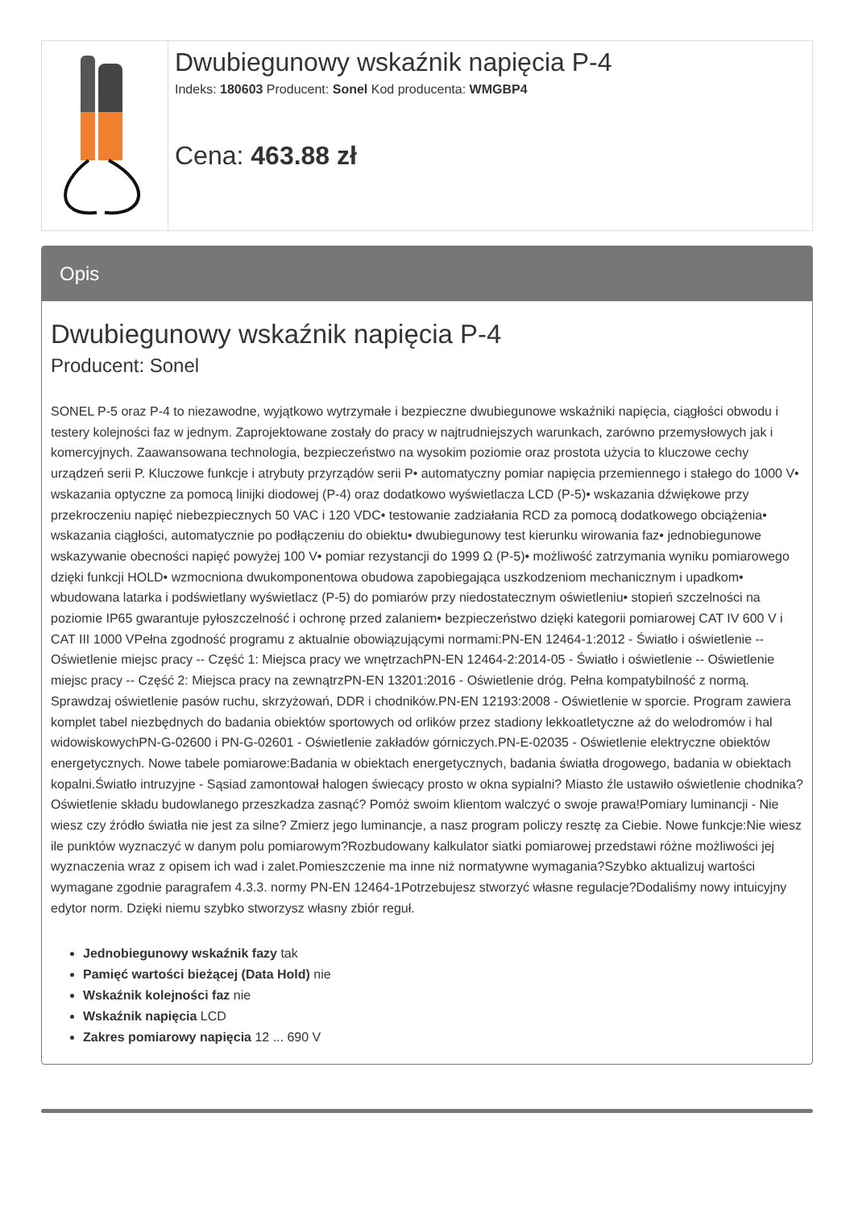| | Dwubiegunowy wskaźnik napięcia P-4 Indeks: 180603 Producent: Sonel Kod producenta: WMGBP4 Cena: 463.88 zł |
Opis
Dwubiegunowy wskaźnik napięcia P-4
Producent: Sonel
SONEL P-5 oraz P-4 to niezawodne, wyjątkowo wytrzymałe i bezpieczne dwubiegunowe wskaźniki napięcia, ciągłości obwodu i testery kolejności faz w jednym. Zaprojektowane zostały do pracy w najtrudniejszych warunkach, zarówno przemysłowych jak i komercyjnych. Zaawansowana technologia, bezpieczeństwo na wysokim poziomie oraz prostota użycia to kluczowe cechy urządzeń serii P. Kluczowe funkcje i atrybuty przyrządów serii P• automatyczny pomiar napięcia przemiennego i stałego do 1000 V• wskazania optyczne za pomocą linijki diodowej (P-4) oraz dodatkowo wyświetlacza LCD (P-5)• wskazania dźwiękowe przy przekroczeniu napięć niebezpiecznych 50 VAC i 120 VDC• testowanie zadziałania RCD za pomocą dodatkowego obciążenia• wskazania ciągłości, automatycznie po podłączeniu do obiektu• dwubiegunowy test kierunku wirowania faz• jednobiegunowe wskazywanie obecności napięć powyżej 100 V• pomiar rezystancji do 1999 Ω (P-5)• możliwość zatrzymania wyniku pomiarowego dzięki funkcji HOLD• wzmocniona dwukomponentowa obudowa zapobiegająca uszkodzeniom mechanicznym i upadkom• wbudowana latarka i podświetlany wyświetlacz (P-5) do pomiarów przy niedostatecznym oświetleniu• stopień szczelności na poziomie IP65 gwarantuje pyłoszczelność i ochronę przed zalaniem• bezpieczeństwo dzięki kategorii pomiarowej CAT IV 600 V i CAT III 1000 VPełna zgodność programu z aktualnie obowiązującymi normami:PN-EN 12464-1:2012 - Światło i oświetlenie -- Oświetlenie miejsc pracy -- Część 1: Miejsca pracy we wnętrzachPN-EN 12464-2:2014-05 - Światło i oświetlenie -- Oświetlenie miejsc pracy -- Część 2: Miejsca pracy na zewnątrzPN-EN 13201:2016 - Oświetlenie dróg. Pełna kompatybilność z normą. Sprawdzaj oświetlenie pasów ruchu, skrzyżowań, DDR i chodników.PN-EN 12193:2008 - Oświetlenie w sporcie. Program zawiera komplet tabel niezbędnych do badania obiektów sportowych od orlików przez stadiony lekkoatletyczne aż do welodromów i hal widowiskowychPN-G-02600 i PN-G-02601 - Oświetlenie zakładów górniczych.PN-E-02035 - Oświetlenie elektryczne obiektów energetycznych. Nowe tabele pomiarowe:Badania w obiektach energetycznych, badania światła drogowego, badania w obiektach kopalni.Światło intruzyjne - Sąsiad zamontował halogen świecący prosto w okna sypialni? Miasto źle ustawiło oświetlenie chodnika? Oświetlenie składu budowlanego przeszkadza zasnąć? Pomóż swoim klientom walczyć o swoje prawa!Pomiary luminancji - Nie wiesz czy źródło światła nie jest za silne? Zmierz jego luminancje, a nasz program policzy resztę za Ciebie. Nowe funkcje:Nie wiesz ile punktów wyznaczyć w danym polu pomiarowym?Rozbudowany kalkulator siatki pomiarowej przedstawi różne możliwości jej wyznaczenia wraz z opisem ich wad i zalet.Pomieszczenie ma inne niż normatywne wymagania?Szybko aktualizuj wartości wymagane zgodnie paragrafem 4.3.3. normy PN-EN 12464-1Potrzebujesz stworzyć własne regulacje?Dodaliśmy nowy intuicyjny edytor norm. Dzięki niemu szybko stworzysz własny zbiór reguł.
Jednobiegunowy wskaźnik fazy tak
Pamięć wartości bieżącej (Data Hold) nie
Wskaźnik kolejności faz nie
Wskaźnik napięcia LCD
Zakres pomiarowy napięcia 12 ... 690 V